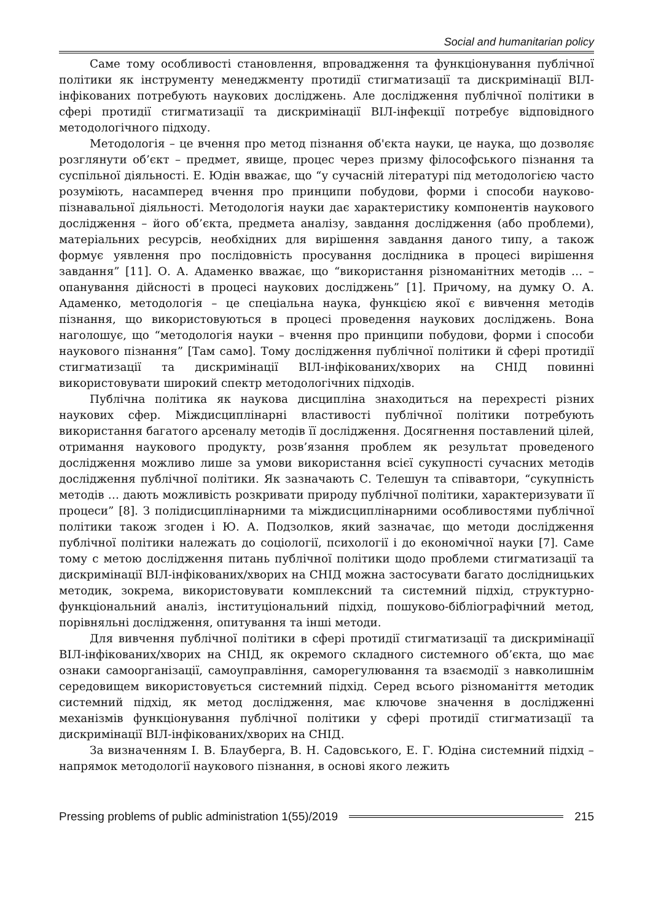Social and humanitarian policy
Саме тому особливості становлення, впровадження та функціонування публічної політики як інструменту менеджменту протидії стигматизації та дискримінації ВІЛ-інфікованих потребують наукових досліджень. Але дослідження публічної політики в сфері протидії стигматизації та дискримінації ВІЛ-інфекції потребує відповідного методологічного підходу.
Методологія – це вчення про метод пізнання об'єкта науки, це наука, що дозволяє розглянути об’єкт – предмет, явище, процес через призму філософського пізнання та суспільної діяльності. Е. Юдін вважає, що “у сучасній літературі під методологією часто розуміють, насамперед вчення про принципи побудови, форми і способи науково-пізнавальної діяльності. Методологія науки дає характеристику компонентів наукового дослідження – його об’єкта, предмета аналізу, завдання дослідження (або проблеми), матеріальних ресурсів, необхідних для вирішення завдання даного типу, а також формує уявлення про послідовність просування дослідника в процесі вирішення завдання” [11]. О. А. Адаменко вважає, що “використання різноманітних методів … – опанування дійсності в процесі наукових досліджень” [1]. Причому, на думку О. А. Адаменко, методологія – це спеціальна наука, функцією якої є вивчення методів пізнання, що використовуються в процесі проведення наукових досліджень. Вона наголошує, що “методологія науки – вчення про принципи побудови, форми і способи наукового пізнання” [Там само]. Тому дослідження публічної політики й сфері протидії стигматизації та дискримінації ВІЛ-інфікованих/хворих на СНІД повинні використовувати широкий спектр методологічних підходів.
Публічна політика як наукова дисципліна знаходиться на перехресті різних наукових сфер. Міждисциплінарні властивості публічної політики потребують використання багатого арсеналу методів її дослідження. Досягнення поставлений цілей, отримання наукового продукту, розв’язання проблем як результат проведеного дослідження можливо лише за умови використання всієї сукупності сучасних методів дослідження публічної політики. Як зазначають С. Телешун та співавтори, “сукупність методів … дають можливість розкривати природу публічної політики, характеризувати її процеси” [8]. З полідисциплінарними та міждисциплінарними особливостями публічної політики також згоден і Ю. А. Подзолков, який зазначає, що методи дослідження публічної політики належать до соціології, психології і до економічної науки [7]. Саме тому с метою дослідження питань публічної політики щодо проблеми стигматизації та дискримінації ВІЛ-інфікованих/хворих на СНІД можна застосувати багато дослідницьких методик, зокрема, використовувати комплексний та системний підхід, структурно-функціональний аналіз, інституціональний підхід, пошуково-бібліографічний метод, порівняльні дослідження, опитування та інші методи.
Для вивчення публічної політики в сфері протидії стигматизації та дискримінації ВІЛ-інфікованих/хворих на СНІД, як окремого складного системного об’єкта, що має ознаки самоорганізації, самоуправління, саморегулювання та взаємодії з навколишнім середовищем використовується системний підхід. Серед всього різноманіття методик системний підхід, як метод дослідження, має ключове значення в дослідженні механізмів функціонування публічної політики у сфері протидії стигматизації та дискримінації ВІЛ-інфікованих/хворих на СНІД.
За визначенням І. В. Блауберга, В. Н. Садовського, Е. Г. Юдіна системний підхід – напрямок методології наукового пізнання, в основі якого лежить
Pressing problems of public administration 1(55)/2019 215